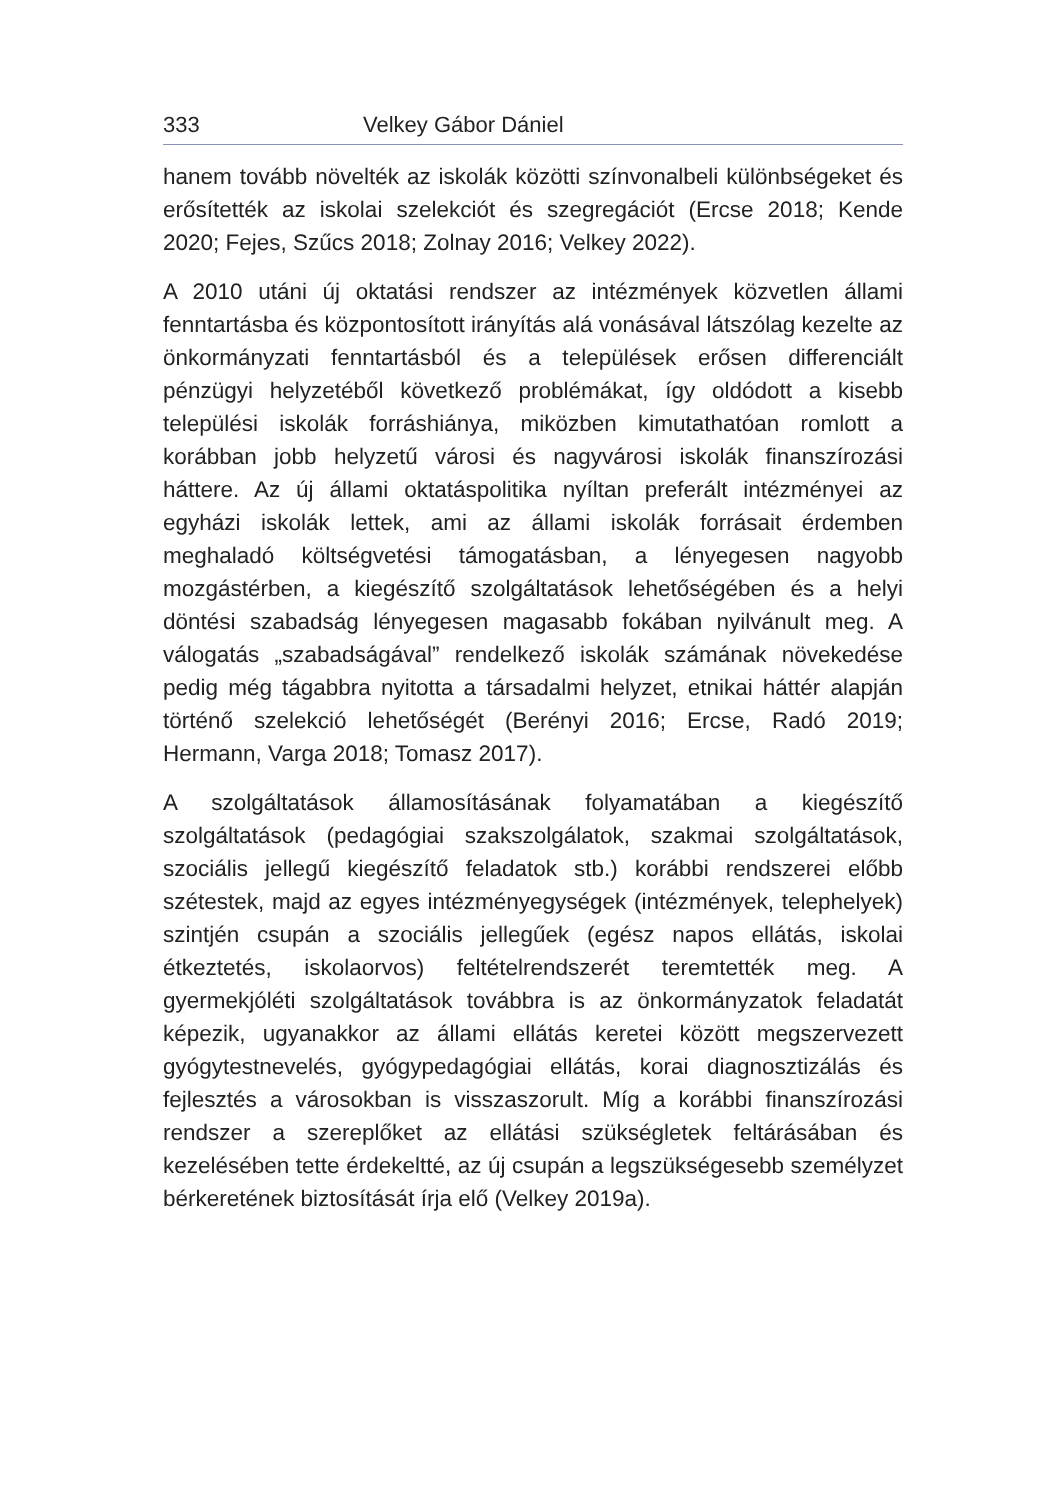333 Velkey Gábor Dániel
hanem tovább növelték az iskolák közötti színvonalbeli különbségeket és erősítették az iskolai szelekciót és szegregációt (Ercse 2018; Kende 2020; Fejes, Szűcs 2018; Zolnay 2016; Velkey 2022).
A 2010 utáni új oktatási rendszer az intézmények közvetlen állami fenntartásba és központosított irányítás alá vonásával látszólag kezelte az önkormányzati fenntartásból és a települések erősen differenciált pénzügyi helyzetéből következő problémákat, így oldódott a kisebb települési iskolák forráshiánya, miközben kimutathatóan romlott a korábban jobb helyzetű városi és nagyvárosi iskolák finanszírozási háttere. Az új állami oktatáspolitika nyíltan preferált intézményei az egyházi iskolák lettek, ami az állami iskolák forrásait érdemben meghaladó költségvetési támogatásban, a lényegesen nagyobb mozgástérben, a kiegészítő szolgáltatások lehetőségében és a helyi döntési szabadság lényegesen magasabb fokában nyilvánult meg. A válogatás „szabadságával” rendelkező iskolák számának növekedése pedig még tágabbra nyitotta a társadalmi helyzet, etnikai háttér alapján történő szelekció lehetőségét (Berényi 2016; Ercse, Radó 2019; Hermann, Varga 2018; Tomasz 2017).
A szolgáltatások államosításának folyamatában a kiegészítő szolgáltatások (pedagógiai szakszolgálatok, szakmai szolgáltatások, szociális jellegű kiegészítő feladatok stb.) korábbi rendszerei előbb szétestek, majd az egyes intézményegységek (intézmények, telephelyek) szintjén csupán a szociális jellegűek (egész napos ellátás, iskolai étkeztetés, iskolaorvos) feltételrendszerét teremtették meg. A gyermekjóléti szolgáltatások továbbra is az önkormányzatok feladatát képezik, ugyanakkor az állami ellátás keretei között megszervezett gyógytestnevelés, gyógypedagógiai ellátás, korai diagnosztizálás és fejlesztés a városokban is visszaszorult. Míg a korábbi finanszírozási rendszer a szereplőket az ellátási szükségletek feltárásában és kezelésében tette érdekeltté, az új csupán a legszükségesebb személyzet bérkeretének biztosítását írja elő (Velkey 2019a).